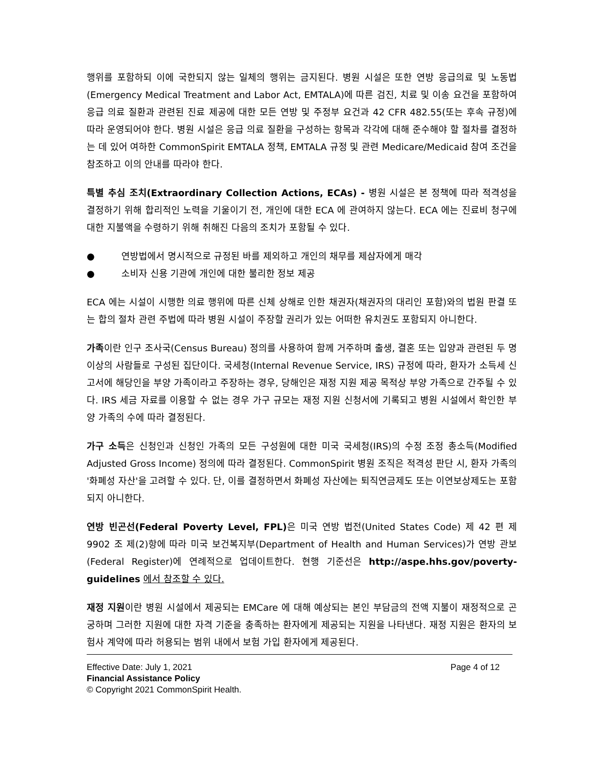행위를 포함하되 이에 국한되지 않는 일체의 행위는 금지된다. 병원 시설은 또한 연방 응급의료 및 노동법(Emergency Medical Treatment and Labor Act, EMTALA)에 따른 검진, 치료 및 이송 요건을 포함하여 응급 의료 질환과 관련된 진료 제공에 대한 모든 연방 및 주정부 요건과 42 CFR 482.55(또는 후속 규정)에 따라 운영되어야 한다. 병원 시설은 응급 의료 질환을 구성하는 항목과 각각에 대해 준수해야 할 절차를 결정하는 데 있어 여하한 CommonSpirit EMTALA 정책, EMTALA 규정 및 관련 Medicare/Medicaid 참여 조건을 참조하고 이의 안내를 따라야 한다.
특별 추심 조치(Extraordinary Collection Actions, ECAs) - 병원 시설은 본 정책에 따라 적격성을 결정하기 위해 합리적인 노력을 기울이기 전, 개인에 대한 ECA 에 관여하지 않는다. ECA 에는 진료비 청구에 대한 지불액을 수령하기 위해 취해진 다음의 조치가 포함될 수 있다.
● 연방법에서 명시적으로 규정된 바를 제외하고 개인의 채무를 제삼자에게 매각
● 소비자 신용 기관에 개인에 대한 불리한 정보 제공
ECA 에는 시설이 시행한 의료 행위에 따른 신체 상해로 인한 채권자(채권자의 대리인 포함)와의 법원 판결 또는 합의 절차 관련 주법에 따라 병원 시설이 주장할 권리가 있는 어떠한 유치권도 포함되지 아니한다.
가족이란 인구 조사국(Census Bureau) 정의를 사용하여 함께 거주하며 출생, 결혼 또는 입양과 관련된 두 명 이상의 사람들로 구성된 집단이다. 국세청(Internal Revenue Service, IRS) 규정에 따라, 환자가 소득세 신고서에 해당인을 부양 가족이라고 주장하는 경우, 당해인은 재정 지원 제공 목적상 부양 가족으로 간주될 수 있다. IRS 세금 자료를 이용할 수 없는 경우 가구 규모는 재정 지원 신청서에 기록되고 병원 시설에서 확인한 부양 가족의 수에 따라 결정된다.
가구 소득은 신청인과 신청인 가족의 모든 구성원에 대한 미국 국세청(IRS)의 수정 조정 총소득(Modified Adjusted Gross Income) 정의에 따라 결정된다. CommonSpirit 병원 조직은 적격성 판단 시, 환자 가족의 '화폐성 자산'을 고려할 수 있다. 단, 이를 결정하면서 화폐성 자산에는 퇴직연금제도 또는 이연보상제도는 포함되지 아니한다.
연방 빈곤선(Federal Poverty Level, FPL) 은 미국 연방 법전(United States Code) 제 42 편 제 9902 조 제(2)항에 따라 미국 보건복지부(Department of Health and Human Services)가 연방 관보(Federal Register)에 연례적으로 업데이트한다. 현행 기준선은 http://aspe.hhs.gov/poverty-guidelines 에서 참조할 수 있다.
재정 지원이란 병원 시설에서 제공되는 EMCare 에 대해 예상되는 본인 부담금의 전액 지불이 재정적으로 곤궁하며 그러한 지원에 대한 자격 기준을 충족하는 환자에게 제공되는 지원을 나타낸다. 재정 지원은 환자의 보험사 계약에 따라 허용되는 범위 내에서 보험 가입 환자에게 제공된다.
Effective Date: July 1, 2021 Page 4 of 12
Financial Assistance Policy
© Copyright 2021 CommonSpirit Health.